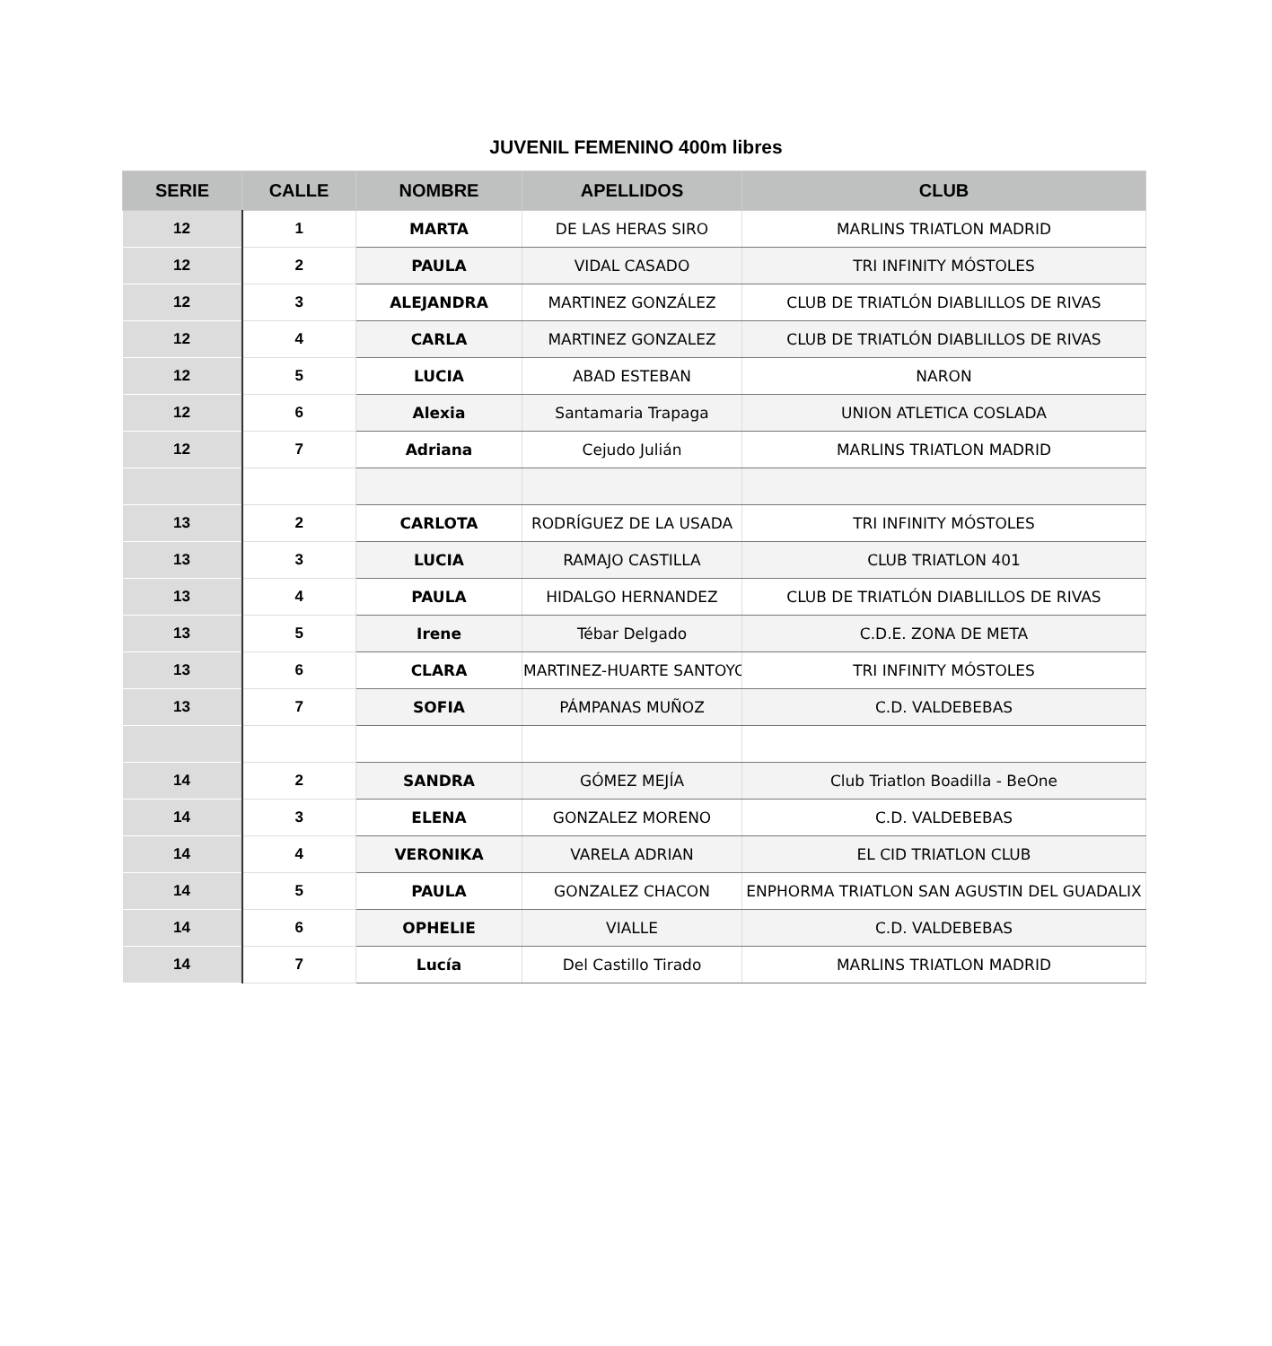JUVENIL FEMENINO 400m libres
| SERIE | CALLE | NOMBRE | APELLIDOS | CLUB |
| --- | --- | --- | --- | --- |
| 12 | 1 | MARTA | DE LAS HERAS SIRO | MARLINS TRIATLON MADRID |
| 12 | 2 | PAULA | VIDAL CASADO | TRI INFINITY MÓSTOLES |
| 12 | 3 | ALEJANDRA | MARTINEZ GONZÁLEZ | CLUB DE TRIATLÓN DIABLILLOS DE RIVAS |
| 12 | 4 | CARLA | MARTINEZ GONZALEZ | CLUB DE TRIATLÓN DIABLILLOS DE RIVAS |
| 12 | 5 | LUCIA | ABAD ESTEBAN | NARON |
| 12 | 6 | Alexia | Santamaria Trapaga | UNION ATLETICA COSLADA |
| 12 | 7 | Adriana | Cejudo Julián | MARLINS TRIATLON MADRID |
| 13 | 2 | CARLOTA | RODRÍGUEZ DE LA USADA | TRI INFINITY MÓSTOLES |
| 13 | 3 | LUCIA | RAMAJO CASTILLA | CLUB TRIATLON 401 |
| 13 | 4 | PAULA | HIDALGO HERNANDEZ | CLUB DE TRIATLÓN DIABLILLOS DE RIVAS |
| 13 | 5 | Irene | Tébar Delgado | C.D.E. ZONA DE META |
| 13 | 6 | CLARA | MARTINEZ-HUARTE SANTOYO | TRI INFINITY MÓSTOLES |
| 13 | 7 | SOFIA | PÁMPANAS MUÑOZ | C.D. VALDEBEBAS |
| 14 | 2 | SANDRA | GÓMEZ MEJÍA | Club Triatlon Boadilla - BeOne |
| 14 | 3 | ELENA | GONZALEZ MORENO | C.D. VALDEBEBAS |
| 14 | 4 | VERONIKA | VARELA ADRIAN | EL CID TRIATLON CLUB |
| 14 | 5 | PAULA | GONZALEZ CHACON | ENPHORMA TRIATLON SAN AGUSTIN DEL GUADALIX |
| 14 | 6 | OPHELIE | VIALLE | C.D. VALDEBEBAS |
| 14 | 7 | Lucía | Del Castillo Tirado | MARLINS TRIATLON MADRID |